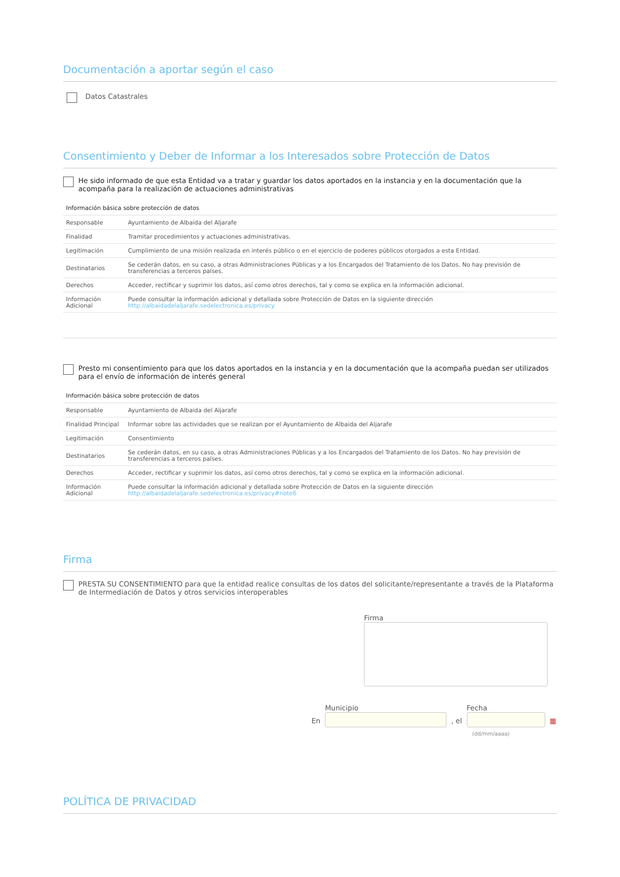Documentación a aportar según el caso
Datos Catastrales
Consentimiento y Deber de Informar a los Interesados sobre Protección de Datos
He sido informado de que esta Entidad va a tratar y guardar los datos aportados en la instancia y en la documentación que la acompaña para la realización de actuaciones administrativas
| Información básica sobre protección de datos | |
| --- | --- |
| Responsable | Ayuntamiento de Albaida del Aljarafe |
| Finalidad | Tramitar procedimientos y actuaciones administrativas. |
| Legitimación | Cumplimiento de una misión realizada en interés público o en el ejercicio de poderes públicos otorgados a esta Entidad. |
| Destinatarios | Se cederán datos, en su caso, a otras Administraciones Públicas y a los Encargados del Tratamiento de los Datos. No hay previsión de transferencias a terceros países. |
| Derechos | Acceder, rectificar y suprimir los datos, así como otros derechos, tal y como se explica en la información adicional. |
| Información Adicional | Puede consultar la información adicional y detallada sobre Protección de Datos en la siguiente dirección http://albaidadelaljarafe.sedelectronica.es/privacy |
Presto mi consentimiento para que los datos aportados en la instancia y en la documentación que la acompaña puedan ser utilizados para el envío de información de interés general
| Información básica sobre protección de datos | |
| --- | --- |
| Responsable | Ayuntamiento de Albaida del Aljarafe |
| Finalidad Principal | Informar sobre las actividades que se realizan por el Ayuntamiento de Albaida del Aljarafe |
| Legitimación | Consentimiento |
| Destinatarios | Se cederán datos, en su caso, a otras Administraciones Públicas y a los Encargados del Tratamiento de los Datos. No hay previsión de transferencias a terceros países. |
| Derechos | Acceder, rectificar y suprimir los datos, así como otros derechos, tal y como se explica en la información adicional. |
| Información Adicional | Puede consultar la información adicional y detallada sobre Protección de Datos en la siguiente dirección http://albaidadelaljarafe.sedelectronica.es/privacy#note6 |
Firma
PRESTA SU CONSENTIMIENTO para que la entidad realice consultas de los datos del solicitante/representante a través de la Plataforma de Intermediación de Datos y otros servicios interoperables
Firma
En
Municipio
, el
Fecha
▦
(dd/mm/aaaa)
POLÍTICA DE PRIVACIDAD